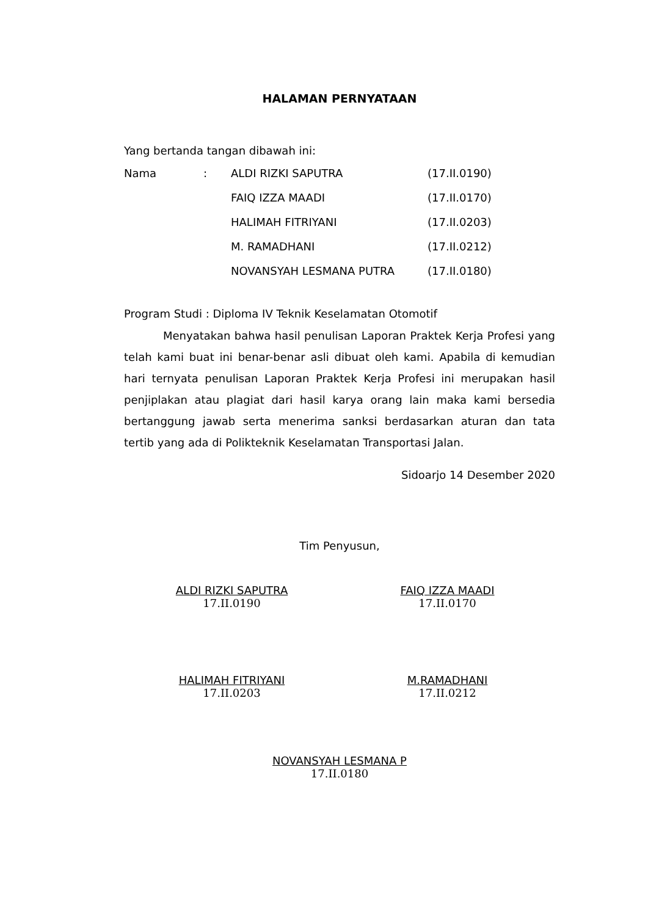HALAMAN PERNYATAAN
Yang bertanda tangan dibawah ini:
| Nama | : | ALDI RIZKI SAPUTRA | (17.II.0190) |
| | | FAIQ IZZA MAADI | (17.II.0170) |
| | | HALIMAH FITRIYANI | (17.II.0203) |
| | | M. RAMADHANI | (17.II.0212) |
| | | NOVANSYAH LESMANA PUTRA | (17.II.0180) |
Program Studi : Diploma IV Teknik Keselamatan Otomotif
Menyatakan bahwa hasil penulisan Laporan Praktek Kerja Profesi yang telah kami buat ini benar-benar asli dibuat oleh kami. Apabila di kemudian hari ternyata penulisan Laporan Praktek Kerja Profesi ini merupakan hasil penjiplakan atau plagiat dari hasil karya orang lain maka kami bersedia bertanggung jawab serta menerima sanksi berdasarkan aturan dan tata tertib yang ada di Polikteknik Keselamatan Transportasi Jalan.
Sidoarjo 14 Desember 2020
Tim Penyusun,
ALDI RIZKI SAPUTRA
17.II.0190
FAIQ IZZA MAADI
17.II.0170
HALIMAH FITRIYANI
17.II.0203
M.RAMADHANI
17.II.0212
NOVANSYAH LESMANA P
17.II.0180